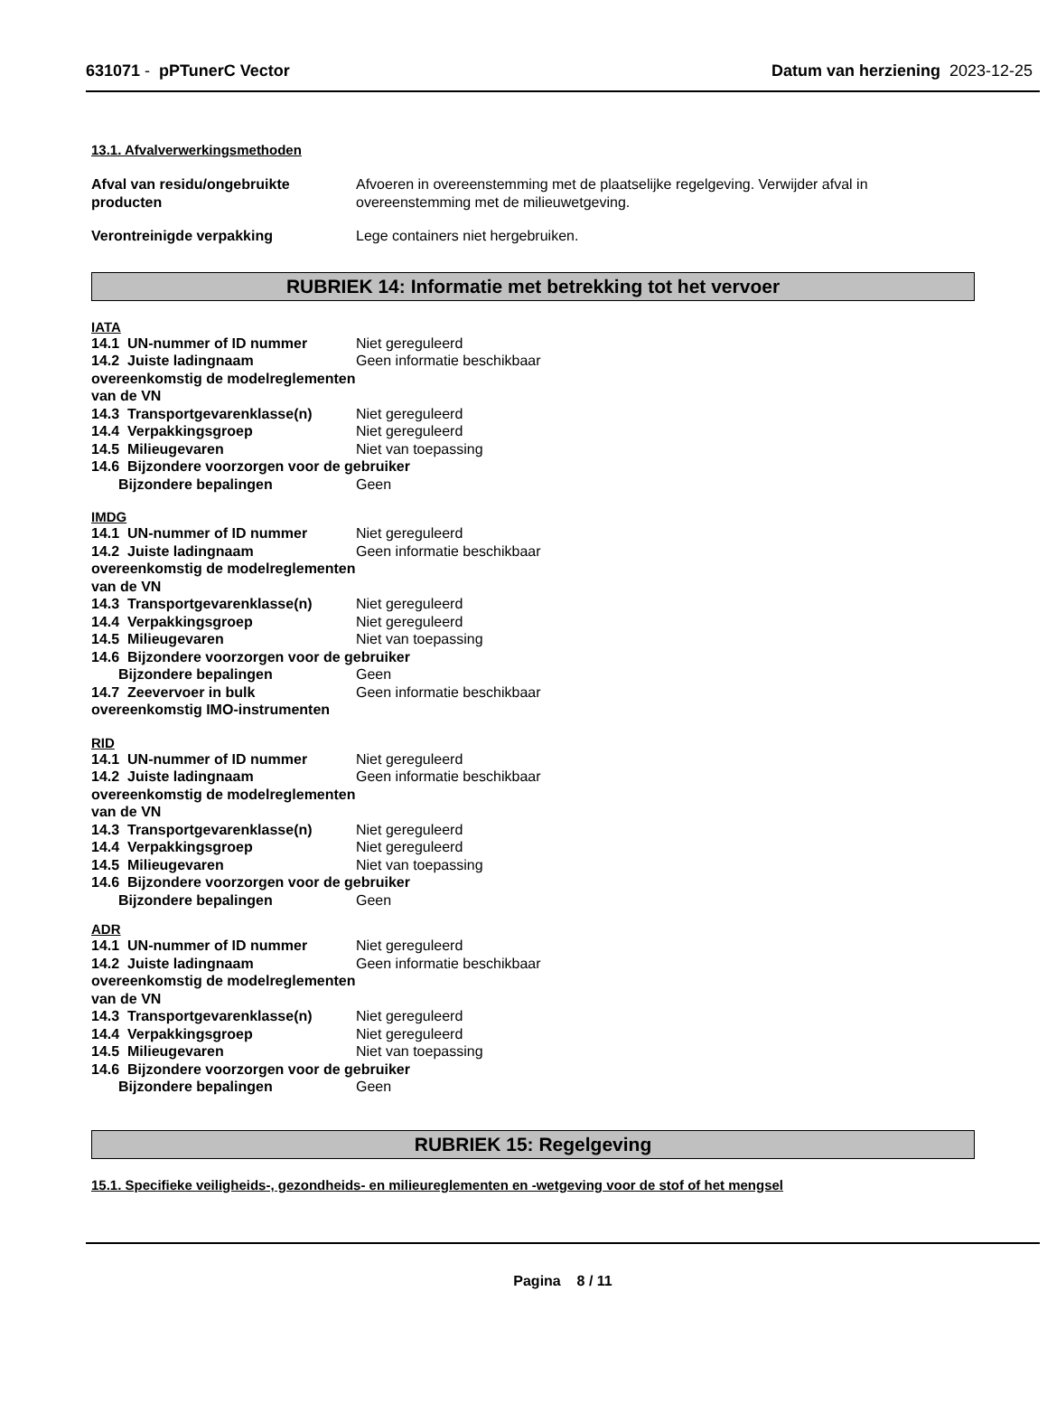631071 - pPTunerC Vector Datum van herziening 2023-12-25
13.1. Afvalverwerkingsmethoden
Afval van residu/ongebruikte producten
Afvoeren in overeenstemming met de plaatselijke regelgeving. Verwijder afval in overeenstemming met de milieuwetgeving.
Verontreinigde verpakking Lege containers niet hergebruiken.
RUBRIEK 14: Informatie met betrekking tot het vervoer
IATA
14.1 UN-nummer of ID nummer Niet gereguleerd
14.2 Juiste ladingnaam overeenkomstig de modelreglementen van de VN Geen informatie beschikbaar
14.3 Transportgevarenklasse(n) Niet gereguleerd
14.4 Verpakkingsgroep Niet gereguleerd
14.5 Milieugevaren Niet van toepassing
14.6 Bijzondere voorzorgen voor de gebruiker
Bijzondere bepalingen Geen
IMDG
14.1 UN-nummer of ID nummer Niet gereguleerd
14.2 Juiste ladingnaam overeenkomstig de modelreglementen van de VN Geen informatie beschikbaar
14.3 Transportgevarenklasse(n) Niet gereguleerd
14.4 Verpakkingsgroep Niet gereguleerd
14.5 Milieugevaren Niet van toepassing
14.6 Bijzondere voorzorgen voor de gebruiker
Bijzondere bepalingen Geen
14.7 Zeevervoer in bulk overeenkomstig IMO-instrumenten Geen informatie beschikbaar
RID
14.1 UN-nummer of ID nummer Niet gereguleerd
14.2 Juiste ladingnaam overeenkomstig de modelreglementen van de VN Geen informatie beschikbaar
14.3 Transportgevarenklasse(n) Niet gereguleerd
14.4 Verpakkingsgroep Niet gereguleerd
14.5 Milieugevaren Niet van toepassing
14.6 Bijzondere voorzorgen voor de gebruiker
Bijzondere bepalingen Geen
ADR
14.1 UN-nummer of ID nummer Niet gereguleerd
14.2 Juiste ladingnaam overeenkomstig de modelreglementen van de VN Geen informatie beschikbaar
14.3 Transportgevarenklasse(n) Niet gereguleerd
14.4 Verpakkingsgroep Niet gereguleerd
14.5 Milieugevaren Niet van toepassing
14.6 Bijzondere voorzorgen voor de gebruiker
Bijzondere bepalingen Geen
RUBRIEK 15: Regelgeving
15.1. Specifieke veiligheids-, gezondheids- en milieureglementen en -wetgeving voor de stof of het mengsel
Pagina 8 / 11